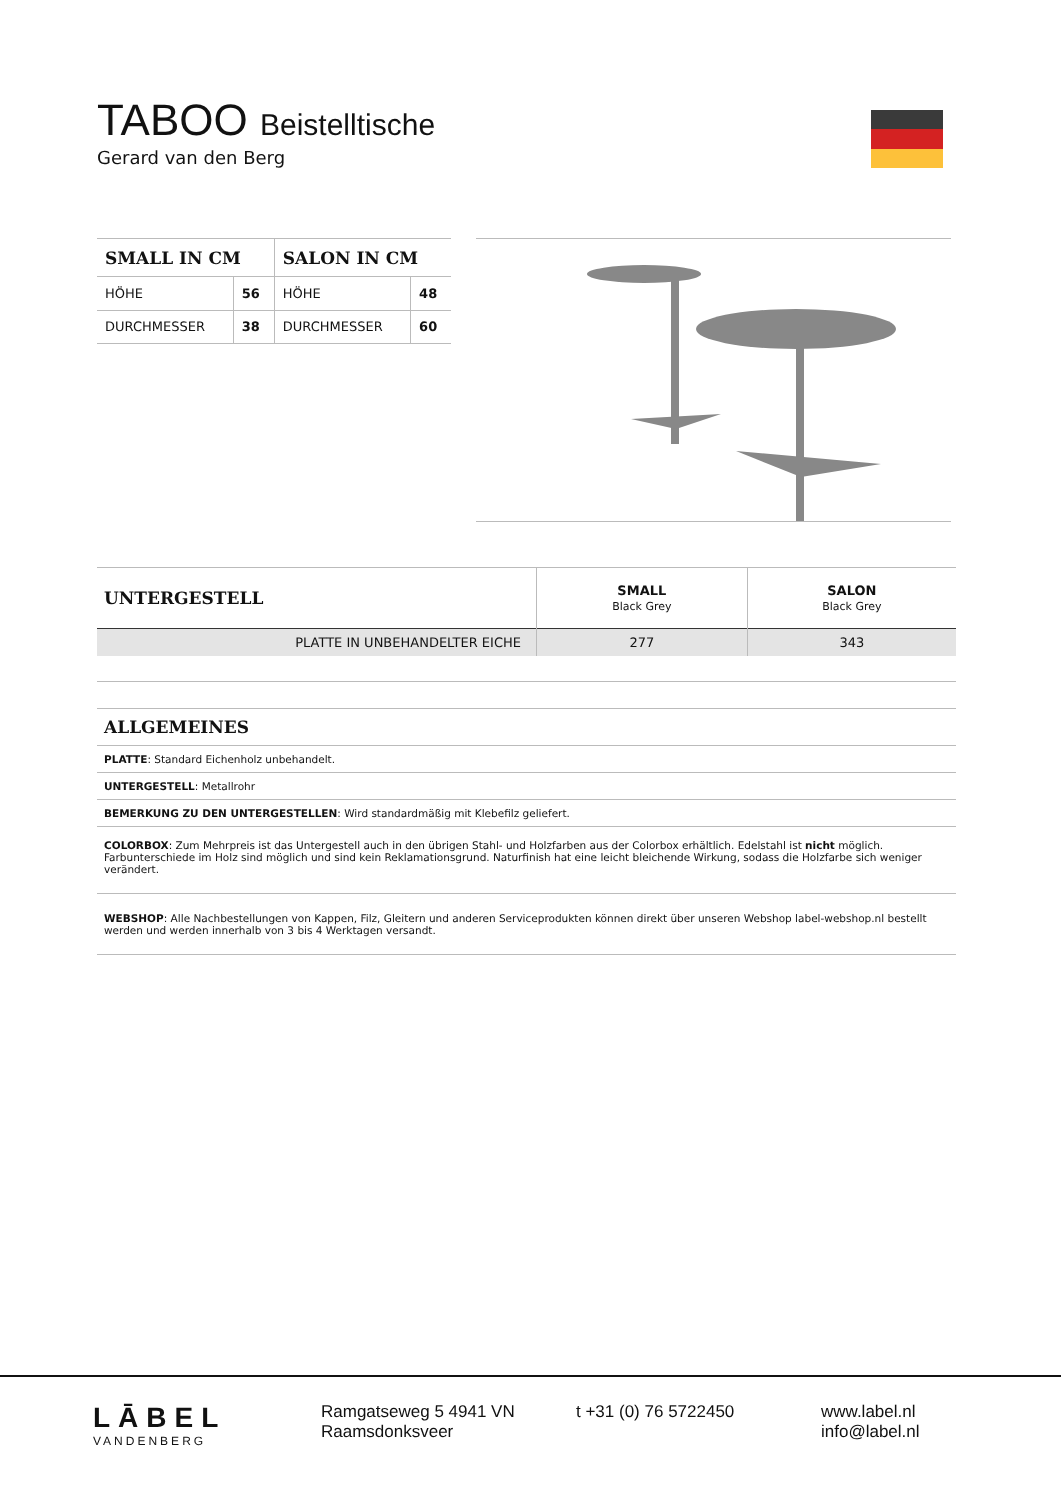TABOO Beistelltische
Gerard van den Berg
| SMALL IN CM | | SALON IN CM | |
| --- | --- | --- | --- |
| HÖHE | 56 | HÖHE | 48 |
| DURCHMESSER | 38 | DURCHMESSER | 60 |
| UNTERGESTELL | SMALL Black Grey | SALON Black Grey |
| PLATTE IN UNBEHANDELTER EICHE | 277 | 343 |
ALLGEMEINES
PLATTE: Standard Eichenholz unbehandelt.
UNTERGESTELL: Metallrohr
BEMERKUNG ZU DEN UNTERGESTELLEN: Wird standardmäßig mit Klebefilz geliefert.
COLORBOX: Zum Mehrpreis ist das Untergestell auch in den übrigen Stahl- und Holzfarben aus der Colorbox erhältlich. Edelstahl ist nicht möglich. Farbunterschiede im Holz sind möglich und sind kein Reklamationsgrund. Naturfinish hat eine leicht bleichende Wirkung, sodass die Holzfarbe sich weniger verändert.
WEBSHOP: Alle Nachbestellungen von Kappen, Filz, Gleitern und anderen Serviceprodukten können direkt über unseren Webshop label-webshop.nl bestellt werden und werden innerhalb von 3 bis 4 Werktagen versandt.
LĀBEL
VANDENBERG
Ramgatseweg 5 4941 VN
Raamsdonksveer
t +31 (0) 76 5722450 www.label.nl
info@label.nl